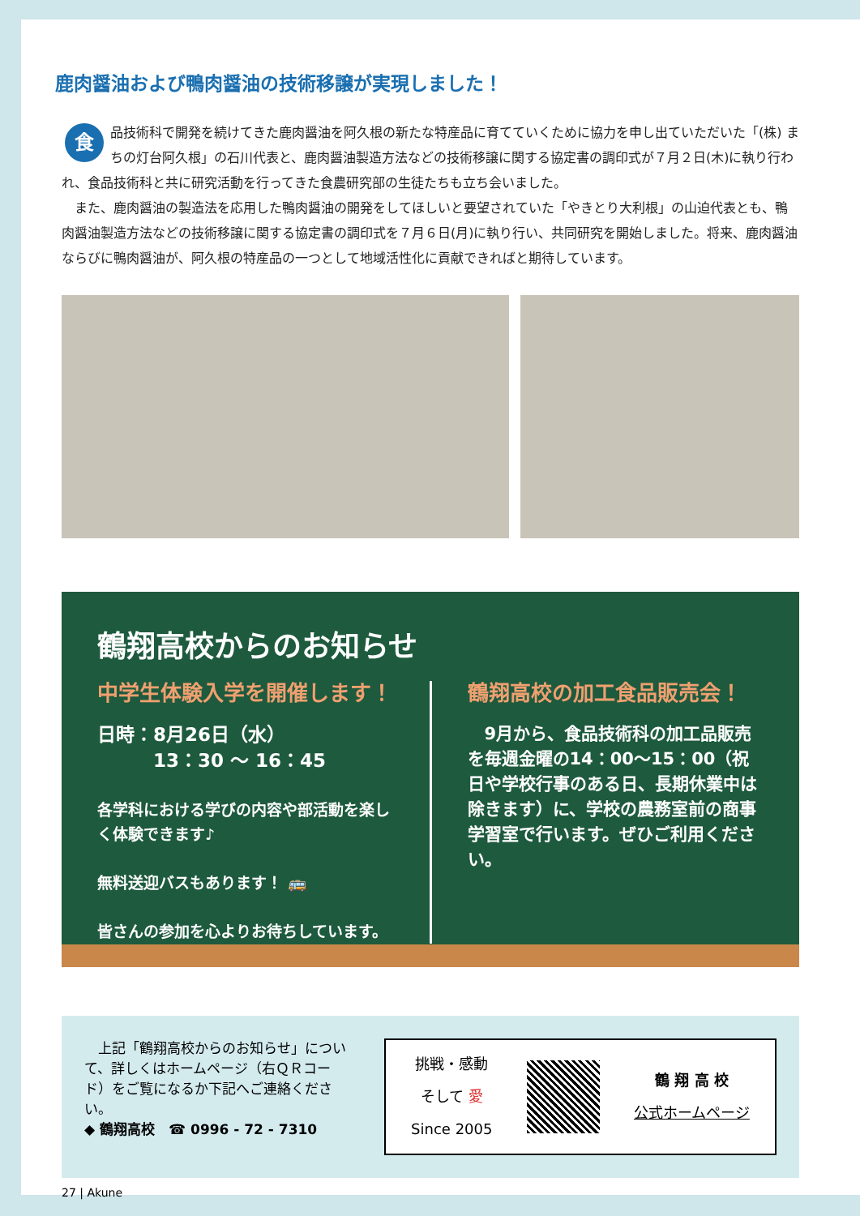鹿肉醤油および鴨肉醤油の技術移譲が実現しました！
食品技術科で開発を続けてきた鹿肉醤油を阿久根の新たな特産品に育てていくために協力を申し出ていただいた「(株) まちの灯台阿久根」の石川代表と、鹿肉醤油製造方法などの技術移譲に関する協定書の調印式が７月２日(木)に執り行われ、食品技術科と共に研究活動を行ってきた食農研究部の生徒たちも立ち会いました。
　また、鹿肉醤油の製造法を応用した鴨肉醤油の開発をしてほしいと要望されていた「やきとり大利根」の山迫代表とも、鴨肉醤油製造方法などの技術移譲に関する協定書の調印式を７月６日(月)に執り行い、共同研究を開始しました。将来、鹿肉醤油ならびに鴨肉醤油が、阿久根の特産品の一つとして地域活性化に貢献できればと期待しています。
鶴翔高校からのお知らせ
中学生体験入学を開催します！
日時：8月26日（水）
　　　13：30 ～ 16：45
各学科における学びの内容や部活動を楽しく体験できます♪
無料送迎バスもあります！ 🚌
皆さんの参加を心よりお待ちしています。
鶴翔高校の加工食品販売会！
　9月から、食品技術科の加工品販売を毎週金曜の14：00～15：00（祝日や学校行事のある日、長期休業中は除きます）に、学校の農務室前の商事学習室で行います。ぜひご利用ください。
　上記「鶴翔高校からのお知らせ」について、詳しくはホームページ（右ＱＲコード）をご覧になるか下記へご連絡ください。
◆ 鶴翔高校　☎ 0996 - 72 - 7310
挑戦・感動
そして 愛
Since 2005
鶴 翔 高 校
公式ホームページ
27 | Akune